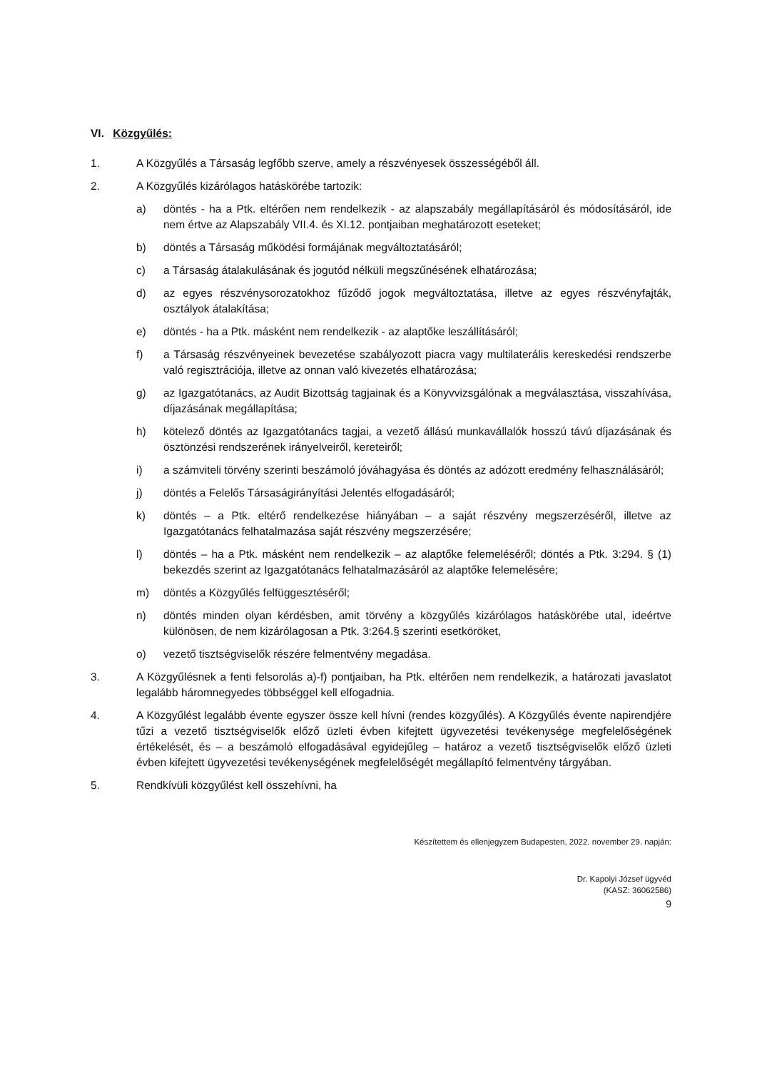VI. Közgyűlés:
1. A Közgyűlés a Társaság legfőbb szerve, amely a részvényesek összességéből áll.
2. A Közgyűlés kizárólagos hatáskörébe tartozik:
a) döntés - ha a Ptk. eltérően nem rendelkezik - az alapszabály megállapításáról és módosításáról, ide nem értve az Alapszabály VII.4. és XI.12. pontjaiban meghatározott eseteket;
b) döntés a Társaság működési formájának megváltoztatásáról;
c) a Társaság átalakulásának és jogutód nélküli megszűnésének elhatározása;
d) az egyes részvénysorozatokhoz fűződő jogok megváltoztatása, illetve az egyes részvényfajták, osztályok átalakítása;
e) döntés - ha a Ptk. másként nem rendelkezik - az alaptőke leszállításáról;
f) a Társaság részvényeinek bevezetése szabályozott piacra vagy multilaterális kereskedési rendszerbe való regisztrációja, illetve az onnan való kivezetés elhatározása;
g) az Igazgatótanács, az Audit Bizottság tagjainak és a Könyvvizsgálónak a megválasztása, visszahívása, díjazásának megállapítása;
h) kötelező döntés az Igazgatótanács tagjai, a vezető állású munkavállalók hosszú távú díjazásának és ösztönzési rendszerének irányelveiről, kereteiről;
i) a számviteli törvény szerinti beszámoló jóváhagyása és döntés az adózott eredmény felhasználásáról;
j) döntés a Felelős Társaságirányítási Jelentés elfogadásáról;
k) döntés – a Ptk. eltérő rendelkezése hiányában – a saját részvény megszerzéséről, illetve az Igazgatótanács felhatalmazása saját részvény megszerzésére;
l) döntés – ha a Ptk. másként nem rendelkezik – az alaptőke felemeléséről; döntés a Ptk. 3:294. § (1) bekezdés szerint az Igazgatótanács felhatalmazásáról az alaptőke felemelésére;
m) döntés a Közgyűlés felfüggesztéséről;
n) döntés minden olyan kérdésben, amit törvény a közgyűlés kizárólagos hatáskörébe utal, ideértve különösen, de nem kizárólagosan a Ptk. 3:264.§ szerinti esetköröket,
o) vezető tisztségviselők részére felmentvény megadása.
3. A Közgyűlésnek a fenti felsorolás a)-f) pontjaiban, ha Ptk. eltérően nem rendelkezik, a határozati javaslatot legalább háromnegyedes többséggel kell elfogadnia.
4. A Közgyűlést legalább évente egyszer össze kell hívni (rendes közgyűlés). A Közgyűlés évente napirendjére tűzi a vezető tisztségviselők előző üzleti évben kifejtett ügyvezetési tevékenysége megfelelőségének értékelését, és – a beszámoló elfogadásával egyidejűleg – határoz a vezető tisztségviselők előző üzleti évben kifejtett ügyvezetési tevékenységének megfelelőségét megállapító felmentvény tárgyában.
5. Rendkívüli közgyűlést kell összehívni, ha
Készítettem és ellenjegyzem Budapesten, 2022. november 29. napján:
Dr. Kapolyi József ügyvéd
(KASZ: 36062586)
9